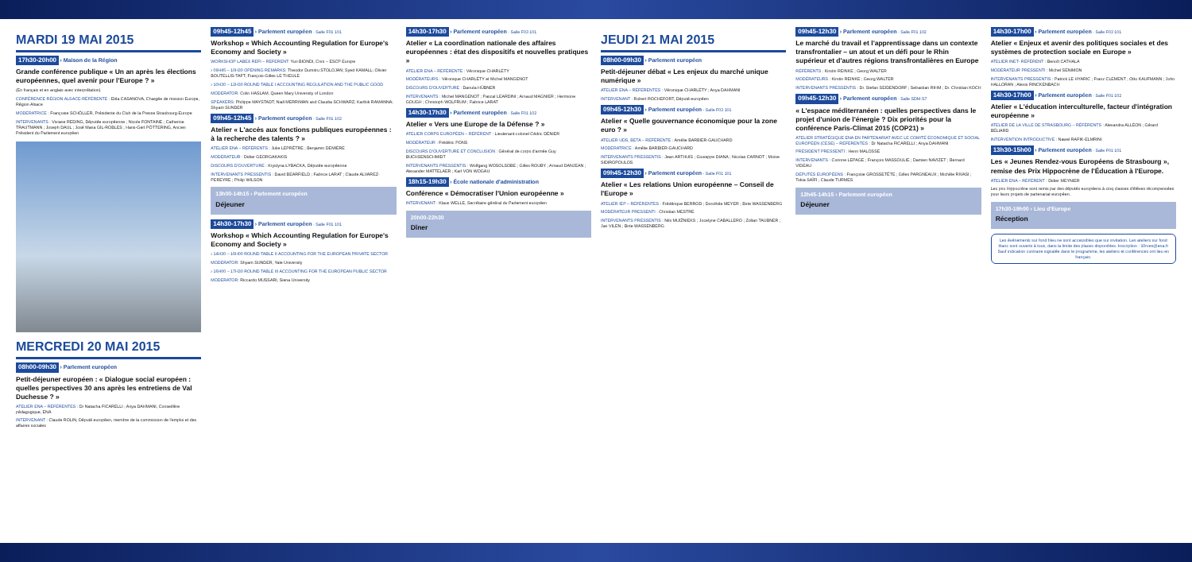MARDI 19 MAI 2015
17h30-20h00 › Maison de la Région
Grande conférence publique « Un an après les élections européennes, quel avenir pour l'Europe ? »
(En français et en anglais avec interprétation)
CONFÉRENCE RÉGION ALSACE-RÉFÉRENTE : Eléa CASANOVA, Chargée de mission Europe, Région Alsace
MODÉRATRICE : Françoise SCHÖLLER, Présidente du Club de la Presse Strasbourg-Europe
INTERVENANTS : Viviane REDING, Députée européenne ; Nicole FONTAINE ; Catherine TRAUTMANN ; Joseph DAUL ; José Maria GIL-ROBLES ; Hans-Gert PÖTTERING, Ancien Président du Parlement européen
MERCREDI 20 MAI 2015
08h00-09h30 › Parlement européen
Petit-déjeuner européen : « Dialogue social européen : quelles perspectives 30 ans après les entretiens de Val Duchesse ? »
ATELIER ENA – RÉFÉRENTES : Dr Natacha FICARELLI ; Anya DAHMANI, Conseillère pédagogique, ENA
INTERVENANT : Claude ROLIN, Député européen, membre de la commission de l'emploi et des affaires sociales
09h45-12h45 › Parlement européen - Salle F01 101
Workshop « Which Accounting Regulation for Europe's Economy and Society »
WORKSHOP LABEX REFI – REFERENT: Yuri BIONDI, Cnrs – ESCP Europe
› 09H45 – 10H30 OPENING REMARKS: Theodor Dumitru STOLOJAN; Syed KAMALL; Olivier BOUTELLIS-TAFT; François-Gilles LE THEULE
› 10H30 – 12H30 ROUND TABLE I ACCOUNTING REGULATION AND THE PUBLIC GOOD
MODERATOR: Colin HASLAM, Queen Mary University of London
SPEAKERS: Philippe MAYSTADT; Niall MERRIMAN and Claudia SCHWARZ; Karthik RAMANNA; Shyam SUNDER
09h45-12h45 › Parlement européen - Salle F01 102
Atelier « L'accès aux fonctions publiques européennes : à la recherche des talents ? »
ATELIER ENA – RÉFÉRENTS : Julie LEPRÊTRE ; Benjamin DEMIÈRE
MODÉRATEUR : Didier GEORGAKAKIS
DISCOURS D'OUVERTURE : Krystyna ŁYBACKA, Députée européenne
INTERVENANTS PRESSENTIS : David BEARFIELD ; Fabrice LARAT ; Claude ALVAREZ-PEREYRE ; Philip WILSON
13h00-14h15 › Parlement européen
Déjeuner
14h30-17h30 › Parlement européen - Salle F01 101
Workshop « Which Accounting Regulation for Europe's Economy and Society »
› 14H30 – 16H00 ROUND TABLE II ACCOUNTING FOR THE EUROPEAN PRIVATE SECTOR
MODERATOR: Shyam SUNDER, Yale University
› 16H00 – 17H30 ROUND TABLE III ACCOUNTING FOR THE EUROPEAN PUBLIC SECTOR
MODERATOR: Riccardo MUSSARI, Siena University
14h30-17h30 › Parlement européen - Salle F03 101
Atelier « La coordination nationale des affaires européennes : état des dispositifs et nouvelles pratiques »
ATELIER ENA – RÉFÉRENTE : Véronique CHARLÉTY
MODÉRATEURS : Véronique CHARLÉTY et Michel MANGENOT
DISCOURS D'OUVERTURE : Danuta HÜBNER
INTERVENANTS : Michel MANGENOT ; Pascal LEARDINI ; Arnaud MAGNIER ; Hermione GOUGH ; Christoph WOLFRUM ; Fabrice LARAT
14h30-17h30 › Parlement européen - Salle F01 102
Atelier « Vers une Europe de la Défense ? »
ATELIER CORPS EUROPÉEN – RÉFÉRENT : Lieutenant-colonel Cédric DÉNIER
MODÉRATEUR : Frédéric PONS
DISCOURS D'OUVERTURE ET CONCLUSION : Général de corps d'armée Guy BUCHSENSCHMIDT
INTERVENANTS PRESSENTIS : Wolfgang WOSOLSOBE ; Gilles ROUBY ; Arnaud DANJEAN ; Alexander MATTELAER ; Karl VON WOGAU
18h15-19h30 › École nationale d'administration
Conférence « Démocratiser l'Union européenne »
INTERVENANT : Klaus WELLE, Secrétaire général du Parlement européen
20h00-22h30
Dîner
JEUDI 21 MAI 2015
08h00-09h30 › Parlement européen
Petit-déjeuner débat « Les enjeux du marché unique numérique »
ATELIER ENA – RÉFÉRENTES : Véronique CHARLÉTY ; Anya DAHMANI
INTERVENANT : Robert ROCHEFORT, Député européen
09h45-12h30 › Parlement européen - Salle F03 101
Atelier « Quelle gouvernance économique pour la zone euro ? »
ATELIER UDS, BETA – RÉFÉRENTE : Amélie BARBIER-GAUCHARD
MODÉRATRICE : Amélie BARBIER-GAUCHARD
INTERVENANTS PRESSENTIS : Jean ARTHUIS ; Giuseppe DIANA ; Nicolas CARNOT ; Moïse SIDIROPOULOS
09h45-12h30 › Parlement européen - Salle F01 101
Atelier « Les relations Union européenne – Conseil de l'Europe »
ATELIER IEP – RÉFÉRENTES : Frédérique BERROD ; Dorothée MEYER ; Birte WASSENBERG
MODÉRATEUR PRESSENTI : Christian MESTRE
INTERVENANTS PRESSENTIS : Nils MUIŽNIEKS ; Jocelyne CABALLERO ; Zoltan TAUBNER ; Jari VILEN ; Birte WASSENBERG
09h45-12h30 › Parlement européen - Salle F01 102
Le marché du travail et l'apprentissage dans un contexte transfrontalier – un atout et un défi pour le Rhin supérieur et d'autres régions transfrontalières en Europe
RÉFÉRENTS : Kirstin REINKE ; Georg WALTER
MODÉRATEURS : Kirstin REINKE ; Georg WALTER
INTERVENANTS PRESSENTIS : Dr. Stefan SEIDENDORF ; Sebastian RIHM ; Dr. Christian KOCH
09h45-12h30 › Parlement européen - Salle SDM-S7
« L'espace méditerranéen : quelles perspectives dans le projet d'union de l'énergie ? Dix priorités pour la conférence Paris-Climat 2015 (COP21) »
ATELIER STRATÉGIQUE ENA EN PARTENARIAT AVEC LE COMITÉ ÉCONOMIQUE ET SOCIAL EUROPÉEN (CESE) – RÉFÉRENTES : Dr Natacha FICARELLI ; Anya DAHMANI
PRÉSIDENT PRESSENTI : Henri MALOSSE
INTERVENANTS : Corinne LEPAGE ; François MASSOULIE ; Damien NAVIZET ; Bernard VIDEAU
DÉPUTÉS EUROPÉENS : Françoise GROSSETÊTE ; Gilles PARGNEAUX ; Michèle RIVASI ; Tokia SAÏFI ; Claude TURMES
12h45-14h15 › Parlement européen
Déjeuner
14h30-17h00 › Parlement européen - Salle F03 101
Atelier « Enjeux et avenir des politiques sociales et des systèmes de protection sociale en Europe »
ATELIER INET- RÉFÉRENT : Benoît CATHALA
MODÉRATEUR PRESSENTI : Michel SENIMON
INTERVENANTS PRESSENTIS : Patrick LE HYARIC ; Franz CLEMENT ; Otto KAUFMANN ; John HALLORAN ; Alexis RINCKENBACH
14h30-17h00 › Parlement européen - Salle F01 102
Atelier « L'éducation interculturelle, facteur d'intégration européenne »
ATELIER DE LA VILLE DE STRASBOURG – RÉFÉRENTS : Alexandra ALLÉON ; Gérard BÉLIARD
INTERVENTION INTRODUCTIVE : Nawel RAFIK-ELMRINI
13h30-15h00 › Parlement européen - Salle F01 101
Les « Jeunes Rendez-vous Européens de Strasbourg », remise des Prix Hippocrène de l'Éducation à l'Europe.
ATELIER ENA – RÉFÉRENT : Didier MEYNIER
Les prix Hippocrène sont remis par des députés européens à cinq classes d'élèves récompensées pour leurs projets de partenariat européen.
17h30-19h00 › Lieu d'Europe
Réception
Les événements sur fond bleu ne sont accessibles que sur invitation. Les ateliers sur fond blanc sont ouverts à tous, dans la limite des places disponibles. Inscription : 10rves@ena.fr
Sauf indication contraire signalée dans le programme, les ateliers et conférences ont lieu en français.